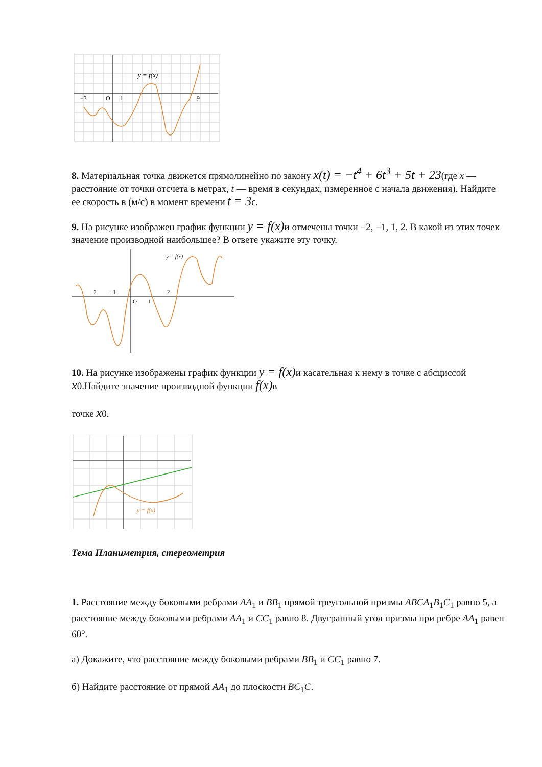y = f(x)
−3
O
1
9
8. Материальная точка движется прямолинейно по закону x(t) = −t<sup>4</sup> + 6t<sup>3</sup> + 5t + 23(где x — расстояние от точки отсчета в метрах, t — время в секундах, измеренное с начала движения). Найдите ее скорость в (м/с) в момент времени t = 3с.
9. На рисунке изображен график функции y = f(x) и отмечены точки −2, −1, 1, 2. В какой из этих точек значение производной наибольшее? В ответе укажите эту точку.
y = f(x)
−2
−1
O
1
2
10. На рисунке изображены график функции y = f(x) и касательная к нему в точке с абсциссой x0.Найдите значение производной функции f(x) в
точке x0.
y = f(x)
Тема Планиметрия, стереометрия
1. Расстояние между боковыми ребрами AA<sub>1</sub> и BB<sub>1</sub> прямой треугольной призмы ABCA<sub>1</sub>B<sub>1</sub>C<sub>1</sub> равно 5, а расстояние между боковыми ребрами AA<sub>1</sub> и CC<sub>1</sub> равно 8. Двугранный угол призмы при ребре AA<sub>1</sub> равен 60°.
а) Докажите, что расстояние между боковыми ребрами BB<sub>1</sub> и CC<sub>1</sub> равно 7.
б) Найдите расстояние от прямой AA<sub>1</sub> до плоскости BC<sub>1</sub>C.